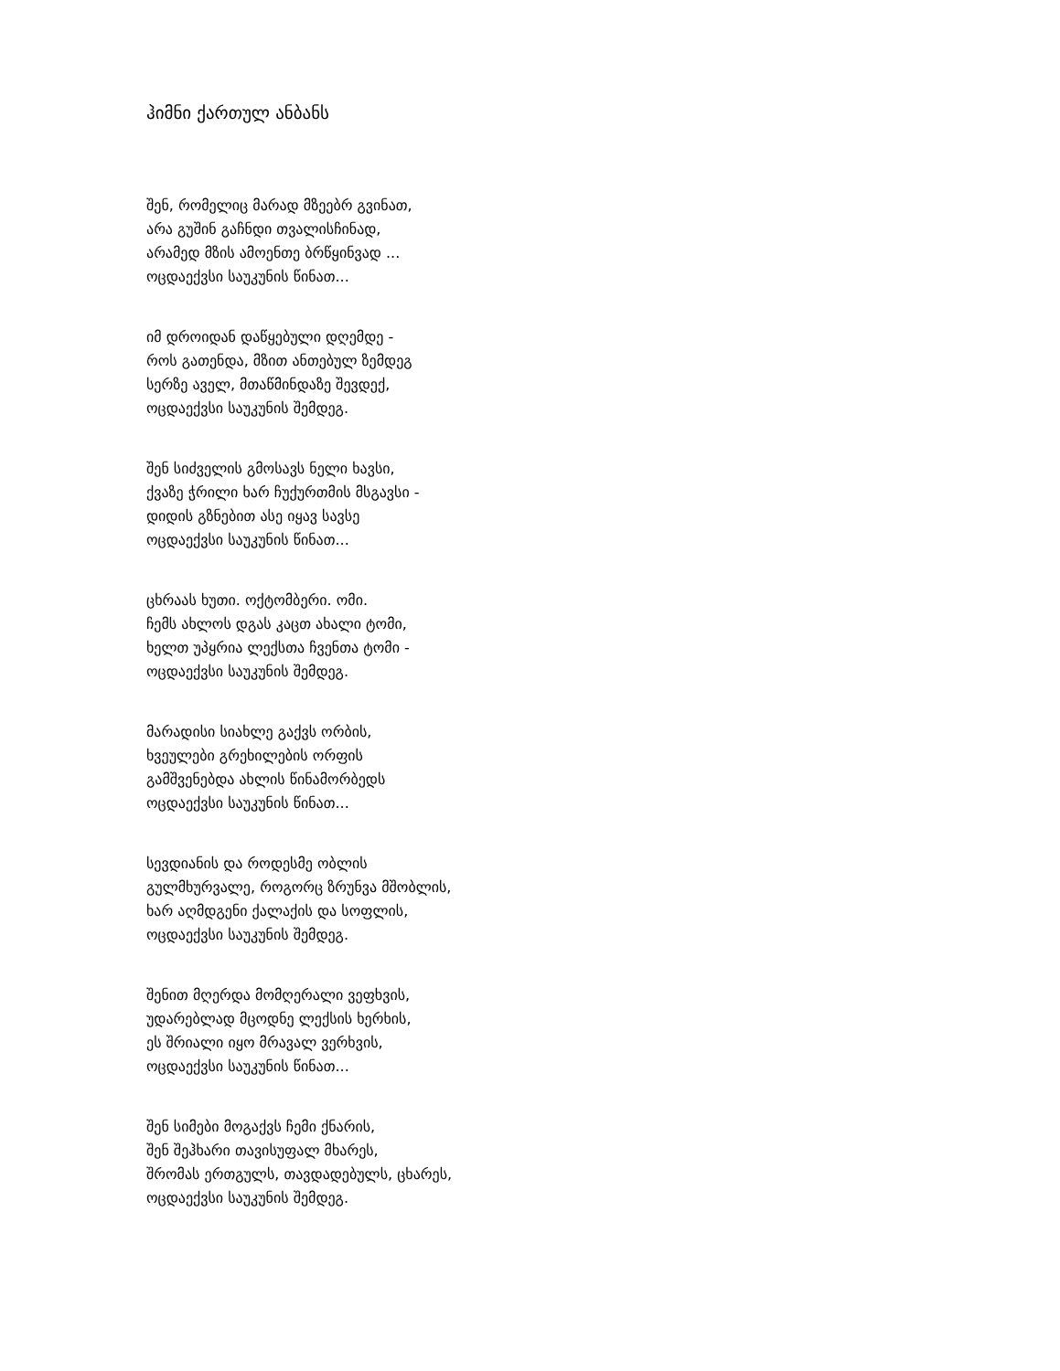ჰიმნი ქართულ ანბანს
შენ, რომელიც მარად მზეებრ გვინათ,
არა გუშინ გაჩნდი თვალისჩინად,
არამედ მზის ამოენთე ბრწყინვად ...
ოცდაექვსი საუკუნის წინათ...
იმ დროიდან დაწყებული დღემდე -
როს გათენდა, მზით ანთებულ ზემდეგ
სერზე აველ, მთაწმინდაზე შევდექ,
ოცდაექვსი საუკუნის შემდეგ.
შენ სიძველის გმოსავს ნელი ხავსი,
ქვაზე ჭრილი ხარ ჩუქურთმის მსგავსი -
დიდის გზნებით ასე იყავ სავსე
ოცდაექვსი საუკუნის წინათ...
ცხრაას ხუთი. ოქტომბერი. ომი.
ჩემს ახლოს დგას კაცთ ახალი ტომი,
ხელთ უპყრია ლექსთა ჩვენთა ტომი -
ოცდაექვსი საუკუნის შემდეგ.
მარადისი სიახლე გაქვს ორბის,
ხვეულები გრეხილების ორფის
გამშვენებდა ახლის წინამორბედს
ოცდაექვსი საუკუნის წინათ...
სევდიანის და როდესმე ობლის
გულმხურვალე, როგორც ზრუნვა მშობლის,
ხარ აღმდგენი ქალაქის და სოფლის,
ოცდაექვსი საუკუნის შემდეგ.
შენით მღერდა მომღერალი ვეფხვის,
უდარებლად მცოდნე ლექსის ხერხის,
ეს შრიალი იყო მრავალ ვერხვის,
ოცდაექვსი საუკუნის წინათ...
შენ სიმები მოგაქვს ჩემი ქნარის,
შენ შეჰხარი თავისუფალ მხარეს,
შრომას ერთგულს, თავდადებულს, ცხარეს,
ოცდაექვსი საუკუნის შემდეგ.